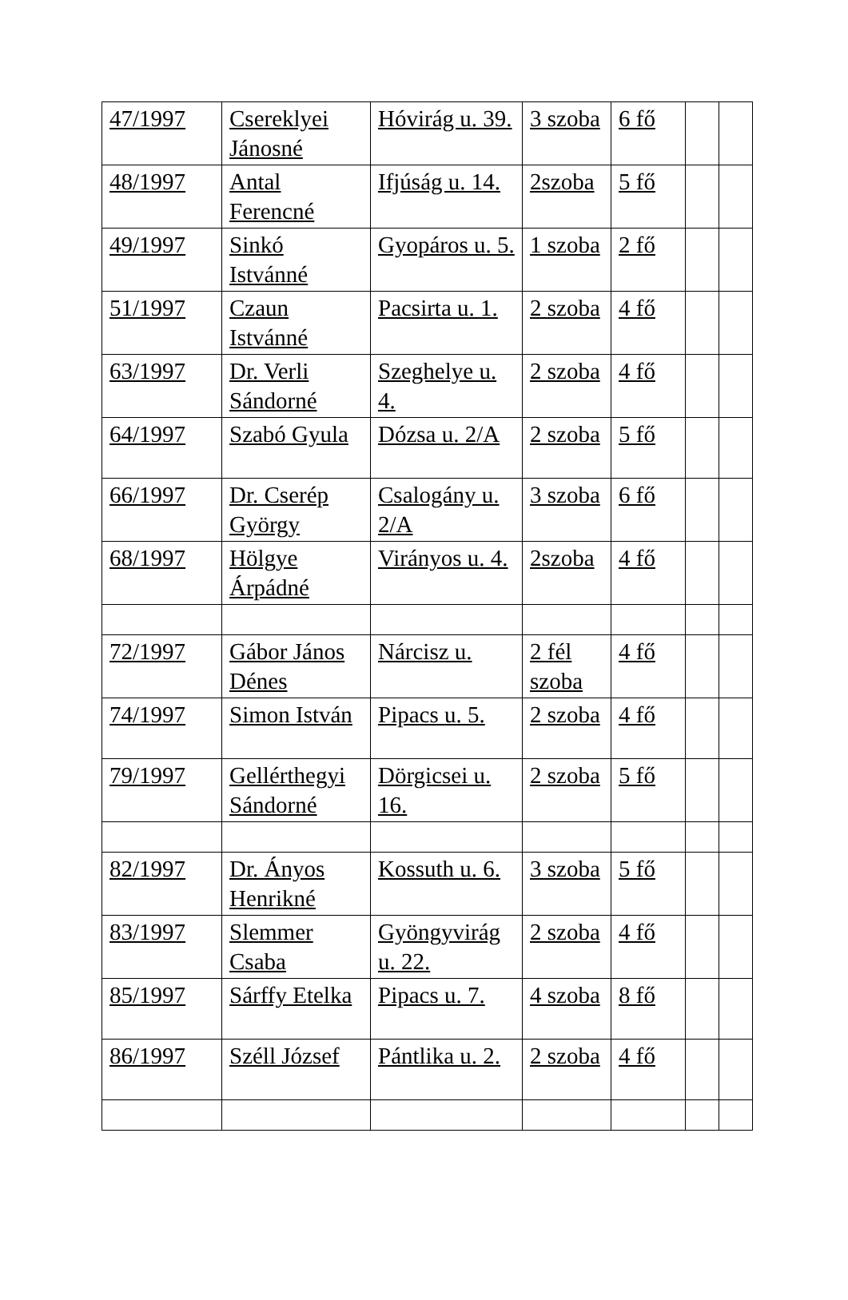| 47/1997 | Csereklyei Jánosné | Hóvirág u. 39. | 3 szoba | 6 fő | | |
| 48/1997 | Antal Ferencné | Ifjúság u. 14. | 2szoba | 5 fő | | |
| 49/1997 | Sinkó Istvánné | Gyopáros u. 5. | 1 szoba | 2 fő | | |
| 51/1997 | Czaun Istvánné | Pacsirta u. 1. | 2 szoba | 4 fő | | |
| 63/1997 | Dr. Verli Sándorné | Szeghelye u. 4. | 2 szoba | 4 fő | | |
| 64/1997 | Szabó Gyula | Dózsa u. 2/A | 2 szoba | 5 fő | | |
| 66/1997 | Dr. Cserép György | Csalogány u. 2/A | 3 szoba | 6 fő | | |
| 68/1997 | Hölgye Árpádné | Virányos u. 4. | 2szoba | 4 fő | | |
| 72/1997 | Gábor János Dénes | Nárcisz u. | 2 fél szoba | 4 fő | | |
| 74/1997 | Simon István | Pipacs u. 5. | 2 szoba | 4 fő | | |
| 79/1997 | Gellérthegyi Sándorné | Dörgicsei u. 16. | 2 szoba | 5 fő | | |
| 82/1997 | Dr. Ányos Henrikné | Kossuth u. 6. | 3 szoba | 5 fő | | |
| 83/1997 | Slemmer Csaba | Gyöngyvirág u. 22. | 2 szoba | 4 fő | | |
| 85/1997 | Sárffy Etelka | Pipacs u. 7. | 4 szoba | 8 fő | | |
| 86/1997 | Széll József | Pántlika u. 2. | 2 szoba | 4 fő | | |